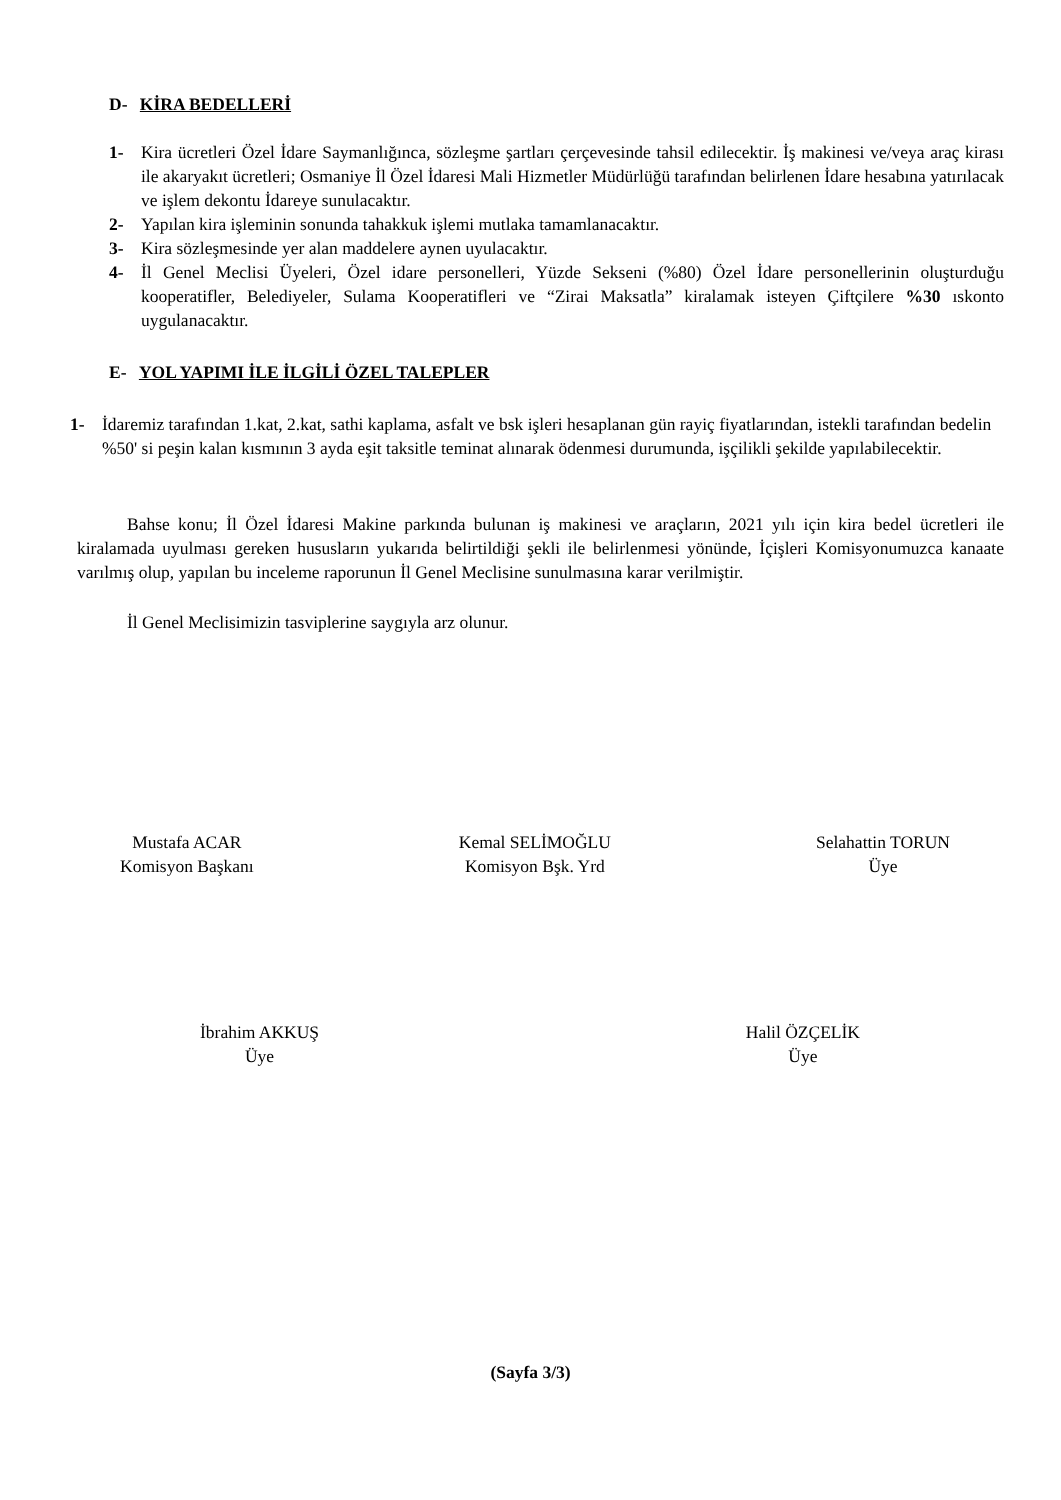D- KİRA BEDELLERİ
1- Kira ücretleri Özel İdare Saymanlığınca, sözleşme şartları çerçevesinde tahsil edilecektir. İş makinesi ve/veya araç kirası ile akaryakıt ücretleri; Osmaniye İl Özel İdaresi Mali Hizmetler Müdürlüğü tarafından belirlenen İdare hesabına yatırılacak ve işlem dekontu İdareye sunulacaktır.
2- Yapılan kira işleminin sonunda tahakkuk işlemi mutlaka tamamlanacaktır.
3- Kira sözleşmesinde yer alan maddelere aynen uyulacaktır.
4- İl Genel Meclisi Üyeleri, Özel idare personelleri, Yüzde Sekseni (%80) Özel İdare personellerinin oluşturduğu kooperatifler, Belediyeler, Sulama Kooperatifleri ve “Zirai Maksatla” kiralamak isteyen Çiftçilere %30 ıskonto uygulanacaktır.
E- YOL YAPIMI İLE İLGİLİ ÖZEL TALEPLER
1- İdaremiz tarafından 1.kat, 2.kat, sathi kaplama, asfalt ve bsk işleri hesaplanan gün rayiç fiyatlarından, istekli tarafından bedelin %50' si peşin kalan kısmının 3 ayda eşit taksitle teminat alınarak ödenmesi durumunda, işçilikli şekilde yapılabilecektir.
Bahse konu; İl Özel İdaresi Makine parkında bulunan iş makinesi ve araçların, 2021 yılı için kira bedel ücretleri ile kiralamada uyulması gereken hususların yukarıda belirtildiği şekli ile belirlenmesi yönünde, İçişleri Komisyonumuzca kanaate varılmış olup, yapılan bu inceleme raporunun İl Genel Meclisine sunulmasına karar verilmiştir.
İl Genel Meclisimizin tasviplerine saygıyla arz olunur.
Mustafa ACAR
Komisyon Başkanı
Kemal SELİMOĞLU
Komisyon Bşk. Yrd
Selahattin TORUN
Üye
İbrahim AKKUŞ
Üye
Halil ÖZÇELİK
Üye
(Sayfa 3/3)